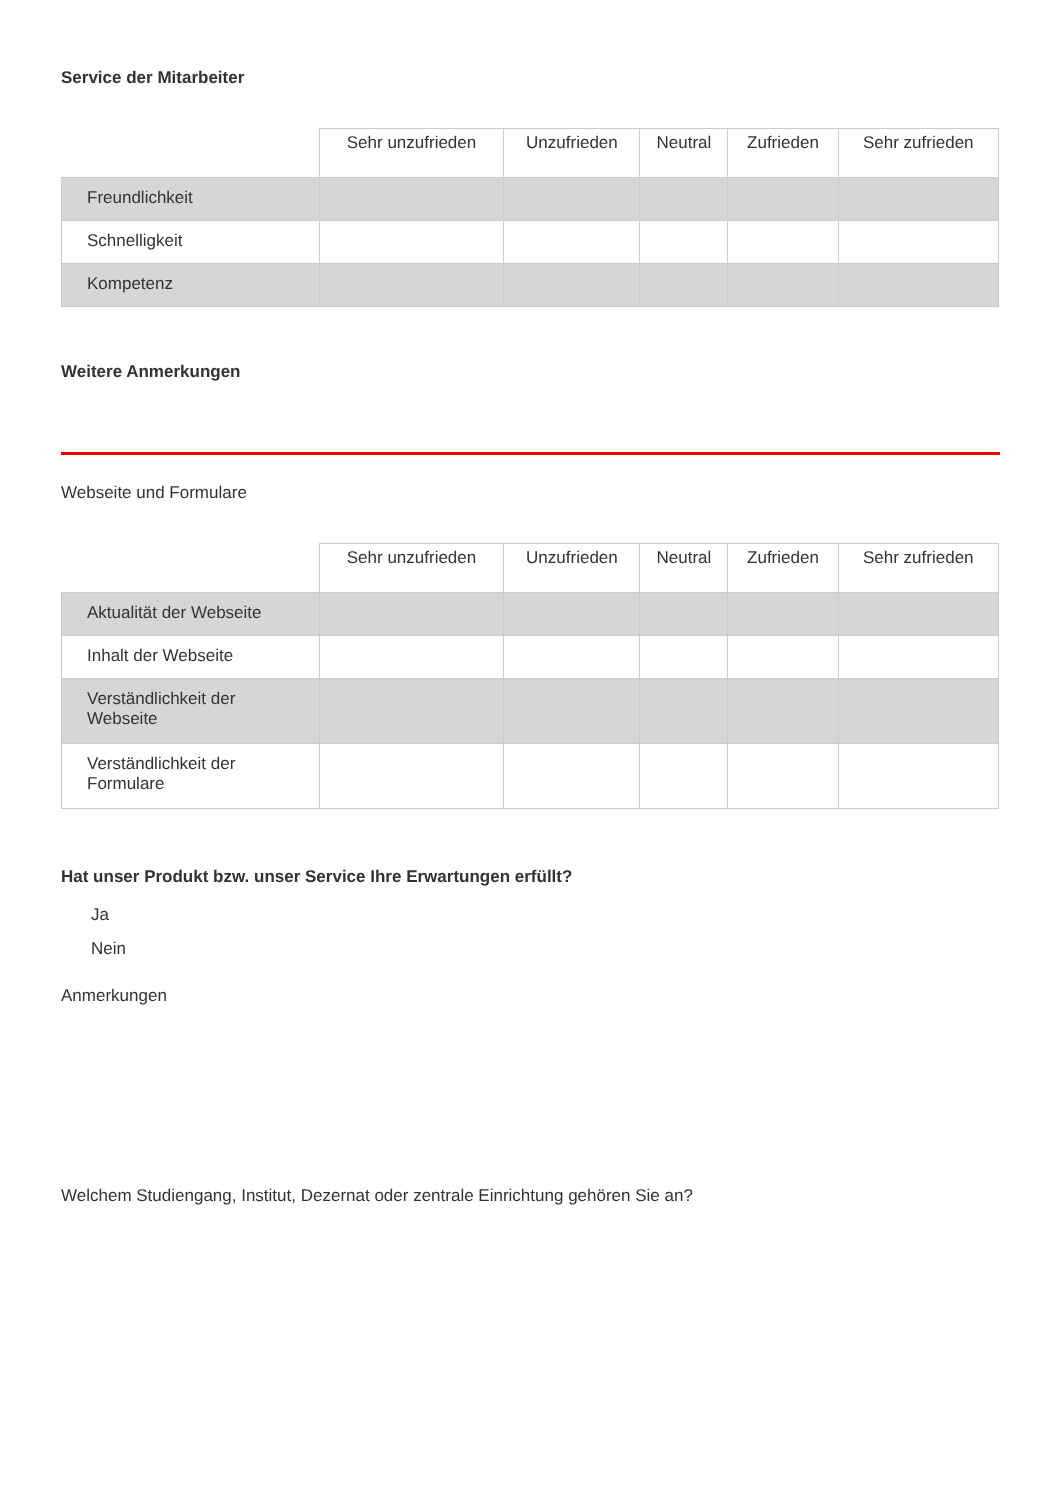Service der Mitarbeiter
| | Sehr unzufrieden | Unzufrieden | Neutral | Zufrieden | Sehr zufrieden |
| --- | --- | --- | --- | --- | --- |
| Freundlichkeit | | | | | |
| Schnelligkeit | | | | | |
| Kompetenz | | | | | |
Weitere Anmerkungen
Webseite und Formulare
| | Sehr unzufrieden | Unzufrieden | Neutral | Zufrieden | Sehr zufrieden |
| --- | --- | --- | --- | --- | --- |
| Aktualität der Webseite | | | | | |
| Inhalt der Webseite | | | | | |
| Verständlichkeit der Webseite | | | | | |
| Verständlichkeit der Formulare | | | | | |
Hat unser Produkt bzw. unser Service Ihre Erwartungen erfüllt?
Ja
Nein
Anmerkungen
Welchem Studiengang, Institut, Dezernat oder zentrale Einrichtung gehören Sie an?